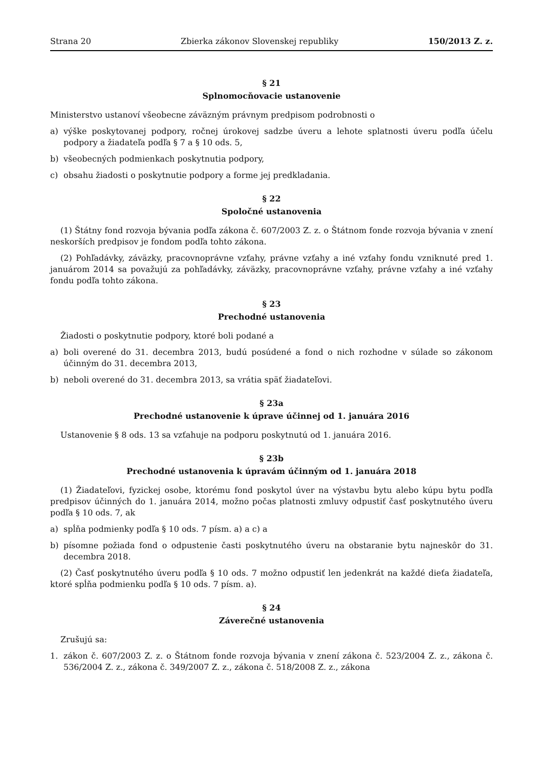Strana 20 Zbierka zákonov Slovenskej republiky 150/2013 Z. z.
§ 21
Splnomocňovacie ustanovenie
Ministerstvo ustanoví všeobecne záväzným právnym predpisom podrobnosti o
a) výške poskytovanej podpory, ročnej úrokovej sadzbe úveru a lehote splatnosti úveru podľa účelu podpory a žiadateľa podľa § 7 a § 10 ods. 5,
b) všeobecných podmienkach poskytnutia podpory,
c) obsahu žiadosti o poskytnutie podpory a forme jej predkladania.
§ 22
Spoločné ustanovenia
(1) Štátny fond rozvoja bývania podľa zákona č. 607/2003 Z. z. o Štátnom fonde rozvoja bývania v znení neskorších predpisov je fondom podľa tohto zákona.
(2) Pohľadávky, záväzky, pracovnoprávne vzťahy, právne vzťahy a iné vzťahy fondu vzniknuté pred 1. januárom 2014 sa považujú za pohľadávky, záväzky, pracovnoprávne vzťahy, právne vzťahy a iné vzťahy fondu podľa tohto zákona.
§ 23
Prechodné ustanovenia
Žiadosti o poskytnutie podpory, ktoré boli podané a
a) boli overené do 31. decembra 2013, budú posúdené a fond o nich rozhodne v súlade so zákonom účinným do 31. decembra 2013,
b) neboli overené do 31. decembra 2013, sa vrátia späť žiadateľovi.
§ 23a
Prechodné ustanovenie k úprave účinnej od 1. januára 2016
Ustanovenie § 8 ods. 13 sa vzťahuje na podporu poskytnutú od 1. januára 2016.
§ 23b
Prechodné ustanovenia k úpravám účinným od 1. januára 2018
(1) Žiadateľovi, fyzickej osobe, ktorému fond poskytol úver na výstavbu bytu alebo kúpu bytu podľa predpisov účinných do 1. januára 2014, možno počas platnosti zmluvy odpustiť časť poskytnutého úveru podľa § 10 ods. 7, ak
a) spĺňa podmienky podľa § 10 ods. 7 písm. a) a c) a
b) písomne požiada fond o odpustenie časti poskytnutého úveru na obstaranie bytu najneskôr do 31. decembra 2018.
(2) Časť poskytnutého úveru podľa § 10 ods. 7 možno odpustiť len jedenkrát na každé dieťa žiadateľa, ktoré spĺňa podmienku podľa § 10 ods. 7 písm. a).
§ 24
Záverečné ustanovenia
Zrušujú sa:
1. zákon č. 607/2003 Z. z. o Štátnom fonde rozvoja bývania v znení zákona č. 523/2004 Z. z., zákona č. 536/2004 Z. z., zákona č. 349/2007 Z. z., zákona č. 518/2008 Z. z., zákona